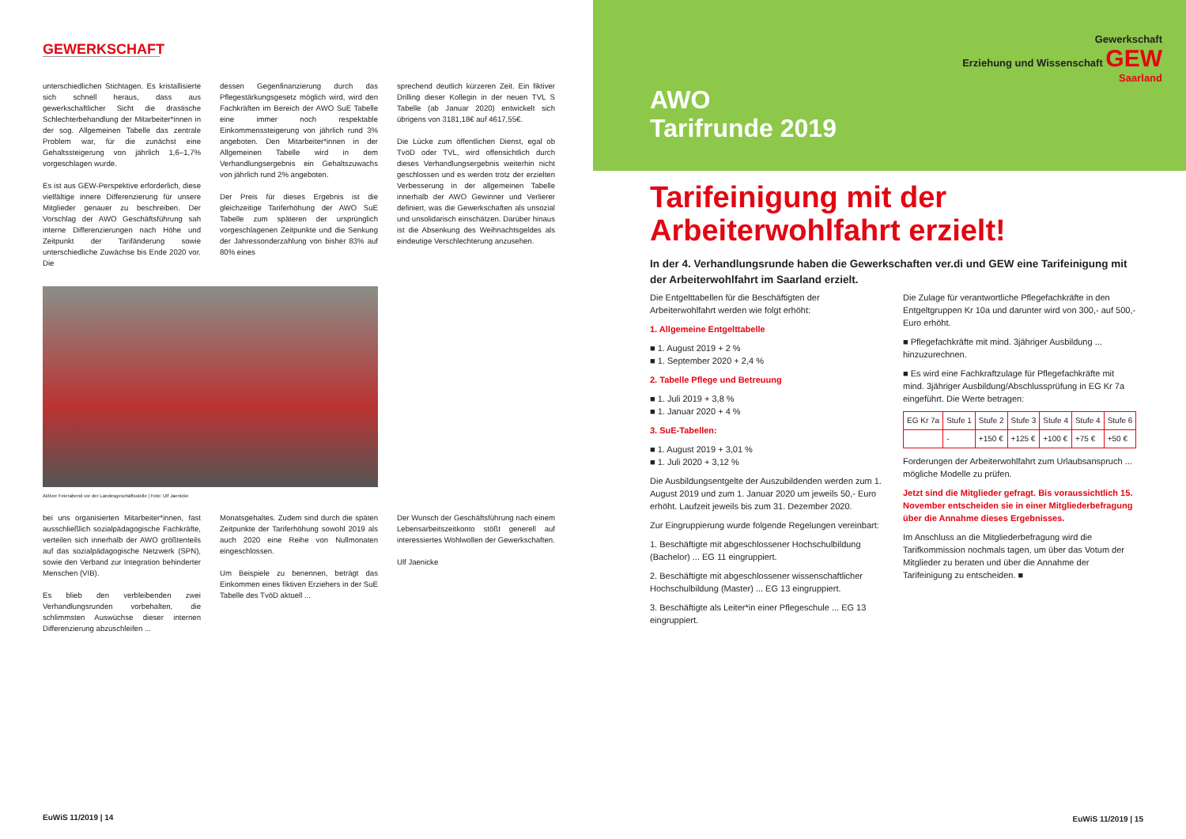GEWERKSCHAFT
unterschiedlichen Stichtagen. Es kristallisierte sich schnell heraus, dass aus gewerkschaftlicher Sicht die drastische Schlechterbehandlung der Mitarbeiter*innen in der sog. Allgemeinen Tabelle das zentrale Problem war, für die zunächst eine Gehaltssteigerung von jährlich 1,6–1,7% vorgeschlagen wurde.
Es ist aus GEW-Perspektive erforderlich, diese vielfältige innere Differenzierung für unsere Mitglieder genauer zu beschreiben. Der Vorschlag der AWO Geschäftsführung sah interne Differenzierungen nach Höhe und Zeitpunkt der Tarifänderung sowie unterschiedliche Zuwächse bis Ende 2020 vor. Die
dessen Gegenfinanzierung durch das Pflegestärkungsgesetz möglich wird, wird den Fachkräften im Bereich der AWO SuE Tabelle eine immer noch respektable Einkommenssteigerung von jährlich rund 3% angeboten. Den Mitarbeiter*innen in der Allgemeinen Tabelle wird in dem Verhandlungsergebnis ein Gehaltszuwachs von jährlich rund 2% angeboten.
Der Preis für dieses Ergebnis ist die gleichzeitige Tariferhöhung der AWO SuE Tabelle zum späteren der ursprünglich vorgeschlagenen Zeitpunkte und die Senkung der Jahressonderzahlung von bisher 83% auf 80% eines
sprechend deutlich kürzeren Zeit. Ein fiktiver Drilling dieser Kollegin in der neuen TVL S Tabelle (ab Januar 2020) entwickelt sich übrigens von 3181,18€ auf 4617,55€.
Die Lücke zum öffentlichen Dienst, egal ob TvöD oder TVL, wird offensichtlich durch dieses Verhandlungsergebnis weiterhin nicht geschlossen und es werden trotz der erzielten Verbesserung in der allgemeinen Tabelle innerhalb der AWO Gewinner und Verlierer definiert, was die Gewerkschaften als unsozial und unsolidarisch einschätzen. Darüber hinaus ist die Absenkung des Weihnachtsgeldes als eindeutige Verschlechterung anzusehen.
Aktiver Feierabend vor der Landesgeschäftsstelle | Foto: Ulf Jaenicke
bei uns organisierten Mitarbeiter*innen, fast ausschließlich sozialpädagogische Fachkräfte, verteilen sich innerhalb der AWO größtenteils auf das sozialpädagogische Netzwerk (SPN), sowie den Verband zur Integration behinderter Menschen (VIB).
Es blieb den verbleibenden zwei Verhandlungsrunden vorbehalten, die schlimmsten Auswüchse dieser internen Differenzierung abzuschleifen ...
Monatsgehaltes. Zudem sind durch die späten Zeitpunkte der Tariferhöhung sowohl 2019 als auch 2020 eine Reihe von Nullmonaten eingeschlossen.
Um Beispiele zu benennen, beträgt das Einkommen eines fiktiven Erziehers in der SuE Tabelle des TvöD aktuell ...
Der Wunsch der Geschäftsführung nach einem Lebensarbeitszeitkonto stößt generell auf interessiertes Wohlwollen der Gewerkschaften.
Ulf Jaenicke
EuWiS 11/2019 | 14
Gewerkschaft
Erziehung und Wissenschaft GEW
Saarland
AWO
Tarifrunde 2019
Tarifeinigung mit der
Arbeiterwohlfahrt erzielt!
In der 4. Verhandlungsrunde haben die Gewerkschaften ver.di und GEW eine Tarifeinigung mit der Arbeiterwohlfahrt im Saarland erzielt.
Die Entgelttabellen für die Beschäftigten der Arbeiterwohlfahrt werden wie folgt erhöht:
1. Allgemeine Entgelttabelle
■ 1. August 2019 + 2 %
■ 1. September 2020 + 2,4 %
2. Tabelle Pflege und Betreuung
■ 1. Juli 2019 + 3,8 %
■ 1. Januar 2020 + 4 %
3. SuE-Tabellen:
■ 1. August 2019 + 3,01 %
■ 1. Juli 2020 + 3,12 %
Die Ausbildungsentgelte der Auszubildenden werden zum 1. August 2019 und zum 1. Januar 2020 um jeweils 50,- Euro erhöht. Laufzeit jeweils bis zum 31. Dezember 2020.
Zur Eingruppierung wurde folgende Regelungen vereinbart:
1. Beschäftigte mit abgeschlossener Hochschulbildung (Bachelor) ... EG 11 eingruppiert.
2. Beschäftigte mit abgeschlossener wissenschaftlicher Hochschulbildung (Master) ... EG 13 eingruppiert.
3. Beschäftigte als Leiter*in einer Pflegeschule ... EG 13 eingruppiert.
Die Zulage für verantwortliche Pflegefachkräfte in den Entgeltgruppen Kr 10a und darunter wird von 300,- auf 500,- Euro erhöht.
■ Pflegefachkräfte mit mind. 3jähriger Ausbildung ... hinzuzurechnen.
■ Es wird eine Fachkraftzulage für Pflegefachkräfte mit mind. 3jähriger Ausbildung/Abschlussprüfung in EG Kr 7a eingeführt. Die Werte betragen:
| EG Kr 7a | Stufe 1 | Stufe 2 | Stufe 3 | Stufe 4 | Stufe 4 | Stufe 6 |
| | - | +150 € | +125 € | +100 € | +75 € | +50 € |
Forderungen der Arbeiterwohlfahrt zum Urlaubsanspruch ... mögliche Modelle zu prüfen.
Jetzt sind die Mitglieder gefragt. Bis voraussichtlich 15. November entscheiden sie in einer Mitgliederbefragung über die Annahme dieses Ergebnisses.
Im Anschluss an die Mitgliederbefragung wird die Tarifkommission nochmals tagen, um über das Votum der Mitglieder zu beraten und über die Annahme der Tarifeinigung zu entscheiden. ■
EuWiS 11/2019 | 15